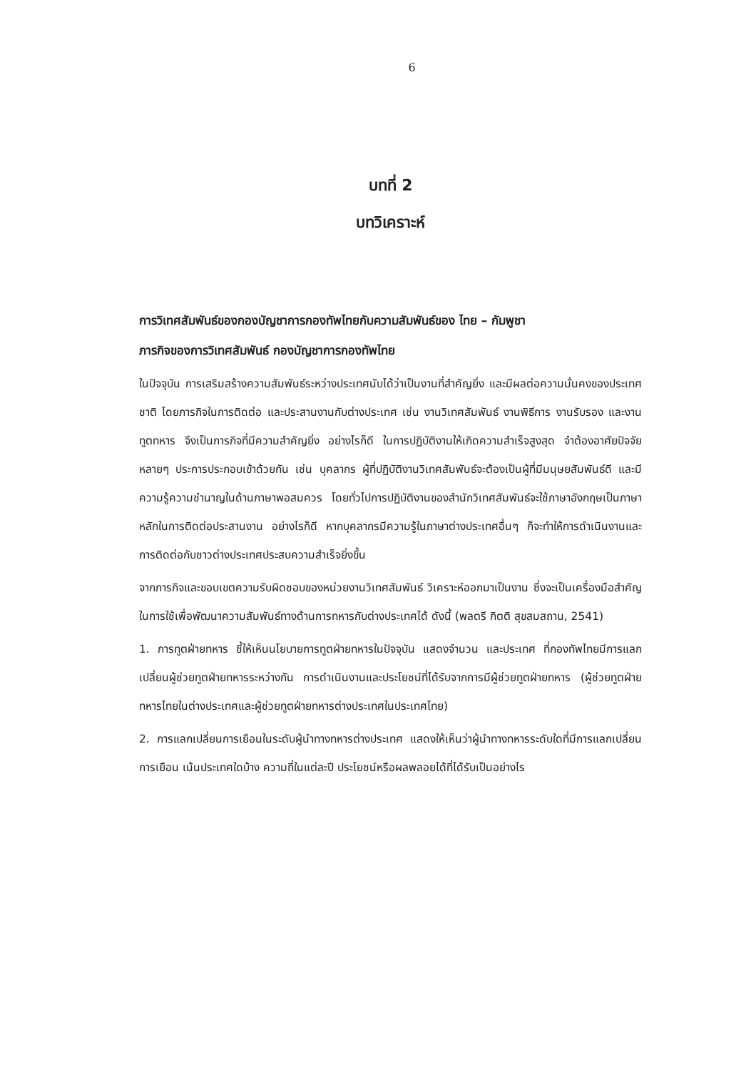6
บทที่ 2
บทวิเคราะห์
การวิเทศสัมพันธ์ของกองบัญชาการกองทัพไทยกับความสัมพันธ์ของ ไทย – กัมพูชา
ภารกิจของการวิเทศสัมพันธ์ กองบัญชาการกองทัพไทย
ในปัจจุบัน การเสริมสร้างความสัมพันธ์ระหว่างประเทศนับได้ว่าเป็นงานที่สำคัญยิ่ง และมีผลต่อความมั่นคงของประเทศชาติ โดยภารกิจในการติดต่อ และประสานงานกับต่างประเทศ เช่น งานวิเทศสัมพันธ์ งานพิธีการ งานรับรอง และงานทูตทหาร จึงเป็นภารกิจที่มีความสำคัญยิ่ง อย่างไรก็ดี ในการปฏิบัติงานให้เกิดความสำเร็จสูงสุด จำต้องอาศัยปัจจัยหลายๆ ประการประกอบเข้าด้วยกัน เช่น บุคลากร ผู้ที่ปฏิบัติงานวิเทศสัมพันธ์จะต้องเป็นผู้ที่มีมนุษยสัมพันธ์ดี และมีความรู้ความชำนาญในด้านภาษาพอสมควร โดยทั่วไปการปฏิบัติงานของสำนักวิเทศสัมพันธ์จะใช้ภาษาอังกฤษเป็นภาษาหลักในการติดต่อประสานงาน อย่างไรก็ดี หากบุคลากรมีความรู้ในภาษาต่างประเทศอื่นๆ ก็จะทำให้การดำเนินงานและการติดต่อกับชาวต่างประเทศประสบความสำเร็จยิ่งขึ้น
จากภารกิจและขอบเขตความรับผิดชอบของหน่วยงานวิเทศสัมพันธ์ วิเคราะห์ออกมาเป็นงาน ซึ่งจะเป็นเครื่องมือสำคัญในการใช้เพื่อพัฒนาความสัมพันธ์ทางด้านการทหารกับต่างประเทศได้ ดังนี้ (พลตรี กิตติ สุขสมสถาน, 2541)
1. การทูตฝ่ายทหาร ชี้ให้เห็นนโยบายการทูตฝ่ายทหารในปัจจุบัน แสดงจำนวน และประเทศ ที่กองทัพไทยมีการแลกเปลี่ยนผู้ช่วยทูตฝ่ายทหารระหว่างกัน การดำเนินงานและประโยชน์ที่ได้รับจากการมีผู้ช่วยทูตฝ่ายทหาร (ผู้ช่วยทูตฝ่ายทหารไทยในต่างประเทศและผู้ช่วยทูตฝ่ายทหารต่างประเทศในประเทศไทย)
2. การแลกเปลี่ยนการเยือนในระดับผู้นำทางทหารต่างประเทศ แสดงให้เห็นว่าผู้นำทางทหารระดับใดที่มีการแลกเปลี่ยนการเยือน เน้นประเทศใดบ้าง ความถี่ในแต่ละปี ประโยชน์หรือผลพลอยได้ที่ได้รับเป็นอย่างไร